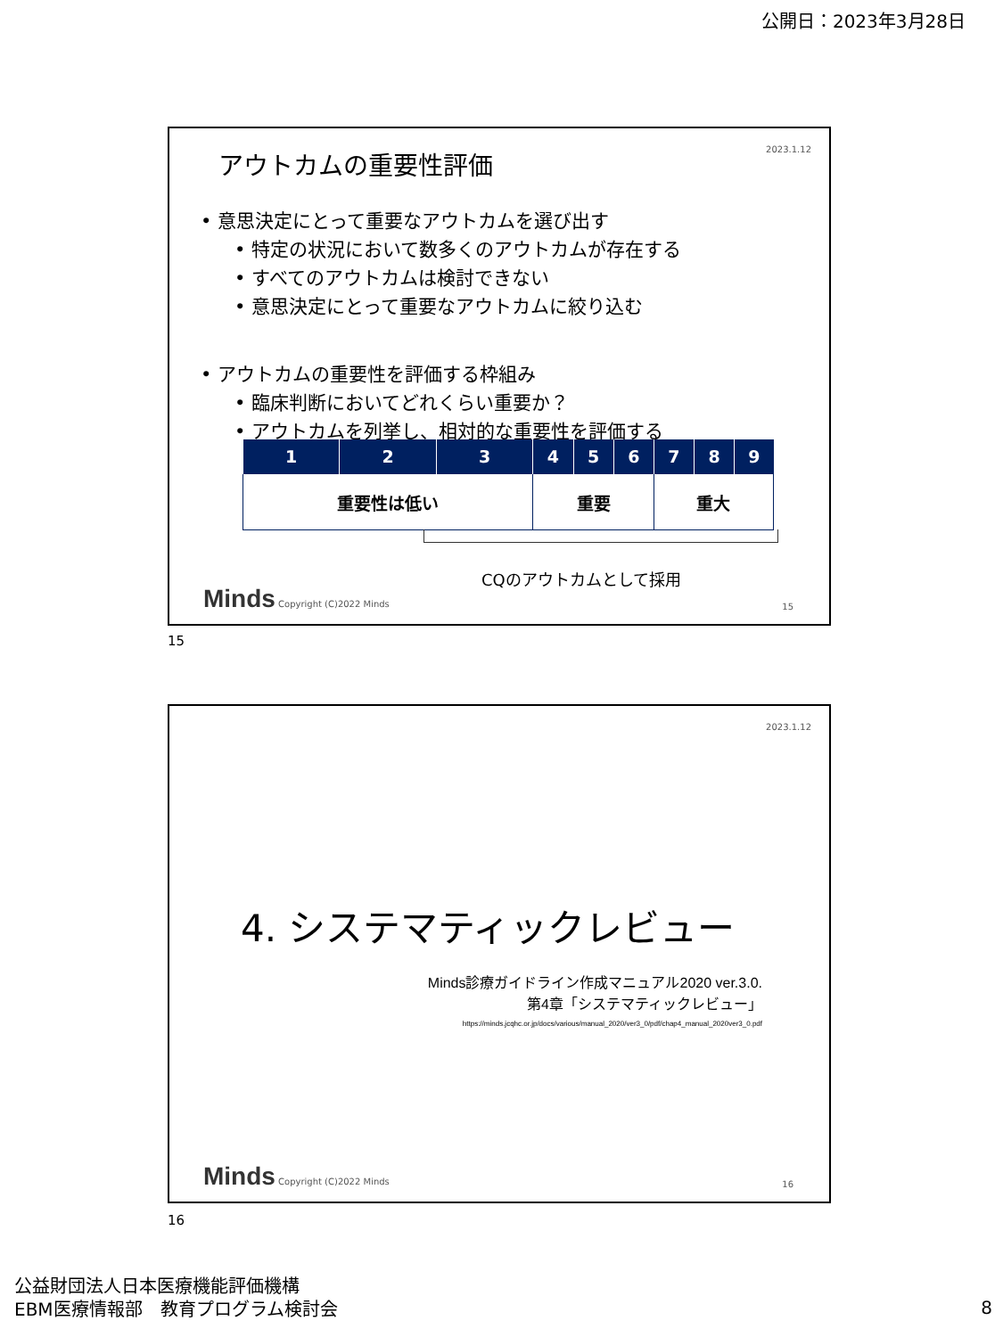公開日：2023年3月28日
2023.1.12 アウトカムの重要性評価
• 意思決定にとって重要なアウトカムを選び出す
• 特定の状況において数多くのアウトカムが存在する
• すべてのアウトカムは検討できない
• 意思決定にとって重要なアウトカムに絞り込む
• アウトカムの重要性を評価する枠組み
• 臨床判断においてどれくらい重要か？
• アウトカムを列挙し、相対的な重要性を評価する
| 1 | 2 | 3 | 4 | 5 | 6 | 7 | 8 | 9 |
| --- | --- | --- | --- | --- | --- | --- | --- | --- |
| 重要性は低い | | | 重要 | | | 重大 | | |
CQのアウトカムとして採用
Minds Copyright (C)2022 Minds 15
15
2023.1.12
4. システマティックレビュー
Minds診療ガイドライン作成マニュアル2020 ver.3.0.
第4章「システマティックレビュー」
https://minds.jcqhc.or.jp/docs/various/manual_2020/ver3_0/pdf/chap4_manual_2020ver3_0.pdf
Minds Copyright (C)2022 Minds 16
16
公益財団法人日本医療機能評価機構
EBM医療情報部　教育プログラム検討会
8